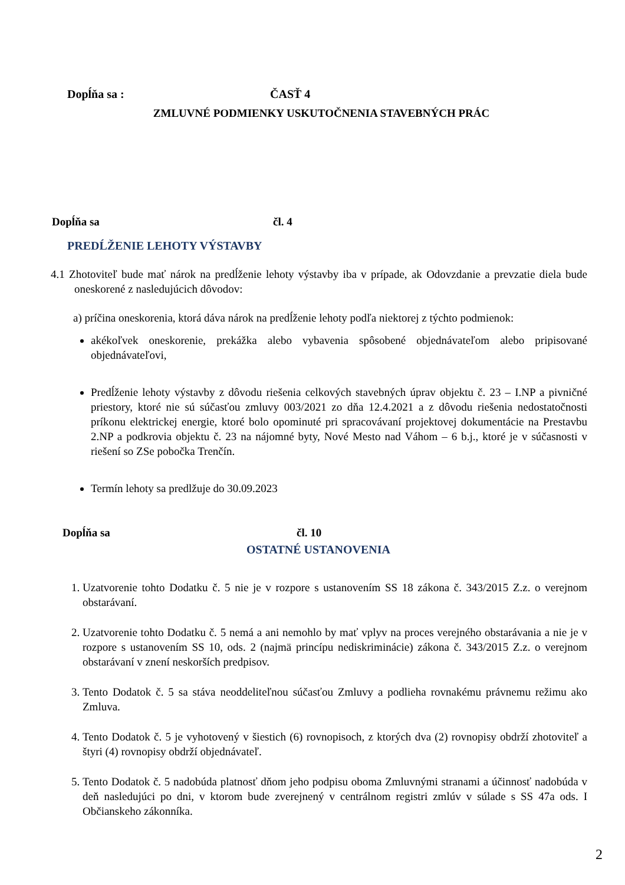Dopĺňa sa : ČASŤ 4
ZMLUVNÉ PODMIENKY USKUTOČNENIA STAVEBNÝCH PRÁC
Dopĺňa sa čl. 4
PREDĹŽENIE LEHOTY VÝSTAVBY
4.1 Zhotoviteľ bude mať nárok na predĺženie lehoty výstavby iba v prípade, ak Odovzdanie a prevzatie diela bude oneskorené z nasledujúcich dôvodov:
a) príčina oneskorenia, ktorá dáva nárok na predĺženie lehoty podľa niektorej z týchto podmienok:
akékoľvek oneskorenie, prekážka alebo vybavenia spôsobené objednávateľom alebo pripisované objednávateľovi,
Predĺženie lehoty výstavby z dôvodu riešenia celkových stavebných úprav objektu č. 23 – I.NP a pivničné priestory, ktoré nie sú súčasťou zmluvy 003/2021 zo dňa 12.4.2021 a z dôvodu riešenia nedostatočnosti príkonu elektrickej energie, ktoré bolo opominuté pri spracovávaní projektovej dokumentácie na Prestavbu 2.NP a podkrovia objektu č. 23 na nájomné byty, Nové Mesto nad Váhom – 6 b.j., ktoré je v súčasnosti v riešení so ZSe pobočka Trenčín.
Termín lehoty sa predlžuje do 30.09.2023
Dopĺňa sa čl. 10
OSTATNÉ USTANOVENIA
1. Uzatvorenie tohto Dodatku č. 5 nie je v rozpore s ustanovením SS 18 zákona č. 343/2015 Z.z. o verejnom obstarávaní.
2. Uzatvorenie tohto Dodatku č. 5 nemá a ani nemohlo by mať vplyv na proces verejného obstarávania a nie je v rozpore s ustanovením SS 10, ods. 2 (najmä princípu nediskriminácie) zákona č. 343/2015 Z.z. o verejnom obstarávaní v znení neskorších predpisov.
3. Tento Dodatok č. 5 sa stáva neoddeliteľnou súčasťou Zmluvy a podlieha rovnakému právnemu režimu ako Zmluva.
4. Tento Dodatok č. 5 je vyhotovený v šiestich (6) rovnopisoch, z ktorých dva (2) rovnopisy obdrží zhotoviteľ a štyri (4) rovnopisy obdrží objednávateľ.
5. Tento Dodatok č. 5 nadobúda platnosť dňom jeho podpisu oboma Zmluvnými stranami a účinnosť nadobúda v deň nasledujúci po dni, v ktorom bude zverejnený v centrálnom registri zmlúv v súlade s SS 47a ods. I Občianskeho zákonníka.
2